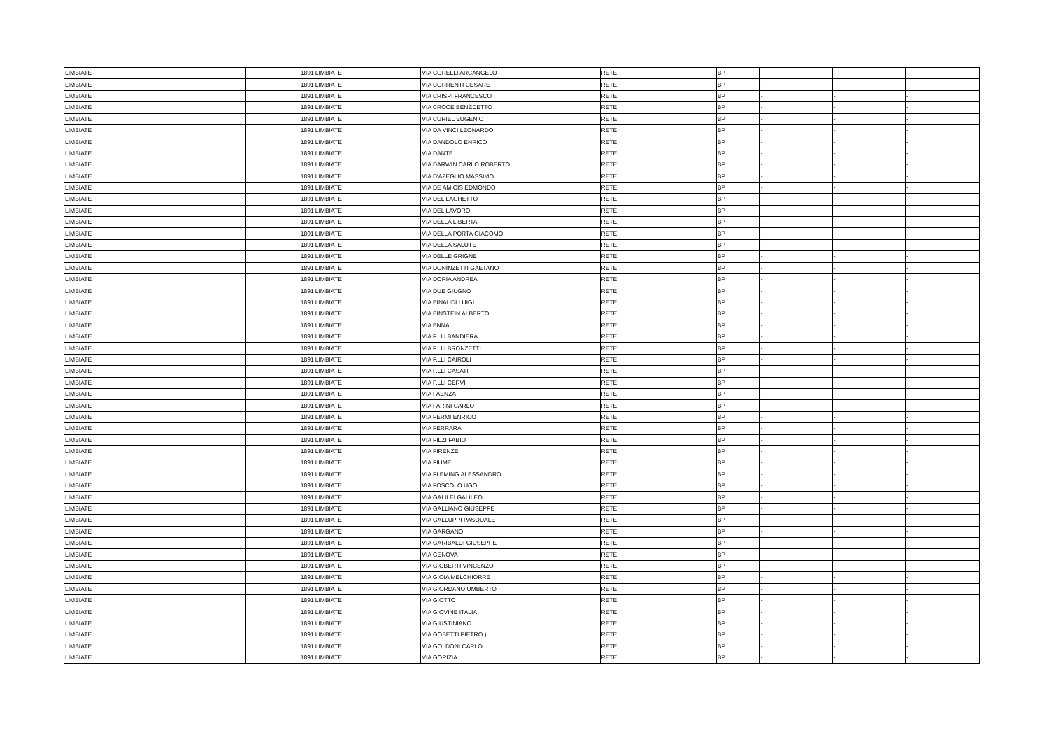| LIMBIATE | 1891 | LIMBIATE | VIA CORELLI ARCANGELO | RETE | BP | - | - | - |
| LIMBIATE | 1891 | LIMBIATE | VIA CORRENTI CESARE | RETE | BP | - | - | - |
| LIMBIATE | 1891 | LIMBIATE | VIA CRISPI FRANCESCO | RETE | BP | - | - | - |
| LIMBIATE | 1891 | LIMBIATE | VIA CROCE BENEDETTO | RETE | BP | - | - | - |
| LIMBIATE | 1891 | LIMBIATE | VIA CURIEL EUGENIO | RETE | BP | - | - | - |
| LIMBIATE | 1891 | LIMBIATE | VIA DA VINCI LEONARDO | RETE | BP | - | - | - |
| LIMBIATE | 1891 | LIMBIATE | VIA DANDOLO ENRICO | RETE | BP | - | - | - |
| LIMBIATE | 1891 | LIMBIATE | VIA DANTE | RETE | BP | - | - | - |
| LIMBIATE | 1891 | LIMBIATE | VIA DARWIN CARLO ROBERTO | RETE | BP | - | - | - |
| LIMBIATE | 1891 | LIMBIATE | VIA D'AZEGLIO MASSIMO | RETE | BP | - | - | - |
| LIMBIATE | 1891 | LIMBIATE | VIA DE AMICIS EDMONDO | RETE | BP | - | - | - |
| LIMBIATE | 1891 | LIMBIATE | VIA DEL LAGHETTO | RETE | BP | - | - | - |
| LIMBIATE | 1891 | LIMBIATE | VIA DEL LAVORO | RETE | BP | - | - | - |
| LIMBIATE | 1891 | LIMBIATE | VIA DELLA LIBERTA' | RETE | BP | - | - | - |
| LIMBIATE | 1891 | LIMBIATE | VIA DELLA PORTA GIACOMO | RETE | BP | - | - | - |
| LIMBIATE | 1891 | LIMBIATE | VIA DELLA SALUTE | RETE | BP | - | - | - |
| LIMBIATE | 1891 | LIMBIATE | VIA DELLE GRIGNE | RETE | BP | - | - | - |
| LIMBIATE | 1891 | LIMBIATE | VIA DONINZETTI GAETANO | RETE | BP | - | - | - |
| LIMBIATE | 1891 | LIMBIATE | VIA DORIA ANDREA | RETE | BP | - | - | - |
| LIMBIATE | 1891 | LIMBIATE | VIA DUE GIUGNO | RETE | BP | - | - | - |
| LIMBIATE | 1891 | LIMBIATE | VIA EINAUDI LUIGI | RETE | BP | - | - | - |
| LIMBIATE | 1891 | LIMBIATE | VIA EINSTEIN ALBERTO | RETE | BP | - | - | - |
| LIMBIATE | 1891 | LIMBIATE | VIA ENNA | RETE | BP | - | - | - |
| LIMBIATE | 1891 | LIMBIATE | VIA F.LLI BANDIERA | RETE | BP | - | - | - |
| LIMBIATE | 1891 | LIMBIATE | VIA F.LLI BRONZETTI | RETE | BP | - | - | - |
| LIMBIATE | 1891 | LIMBIATE | VIA F.LLI CAIROLI | RETE | BP | - | - | - |
| LIMBIATE | 1891 | LIMBIATE | VIA F.LLI CASATI | RETE | BP | - | - | - |
| LIMBIATE | 1891 | LIMBIATE | VIA F.LLI CERVI | RETE | BP | - | - | - |
| LIMBIATE | 1891 | LIMBIATE | VIA FAENZA | RETE | BP | - | - | - |
| LIMBIATE | 1891 | LIMBIATE | VIA FARINI CARLO | RETE | BP | - | - | - |
| LIMBIATE | 1891 | LIMBIATE | VIA FERMI ENRICO | RETE | BP | - | - | - |
| LIMBIATE | 1891 | LIMBIATE | VIA FERRARA | RETE | BP | - | - | - |
| LIMBIATE | 1891 | LIMBIATE | VIA FILZI FABIO | RETE | BP | - | - | - |
| LIMBIATE | 1891 | LIMBIATE | VIA FIRENZE | RETE | BP | - | - | - |
| LIMBIATE | 1891 | LIMBIATE | VIA FIUME | RETE | BP | - | - | - |
| LIMBIATE | 1891 | LIMBIATE | VIA FLEMING ALESSANDRO | RETE | BP | - | - | - |
| LIMBIATE | 1891 | LIMBIATE | VIA FOSCOLO UGO | RETE | BP | - | - | - |
| LIMBIATE | 1891 | LIMBIATE | VIA GALILEI GALILEO | RETE | BP | - | - | - |
| LIMBIATE | 1891 | LIMBIATE | VIA GALLIANO GIUSEPPE | RETE | BP | - | - | - |
| LIMBIATE | 1891 | LIMBIATE | VIA GALLUPPI PASQUALE | RETE | BP | - | - | - |
| LIMBIATE | 1891 | LIMBIATE | VIA GARGANO | RETE | BP | - | - | - |
| LIMBIATE | 1891 | LIMBIATE | VIA GARIBALDI GIUSEPPE | RETE | BP | - | - | - |
| LIMBIATE | 1891 | LIMBIATE | VIA GENOVA | RETE | BP | - | - | - |
| LIMBIATE | 1891 | LIMBIATE | VIA GIOBERTI VINCENZO | RETE | BP | - | - | - |
| LIMBIATE | 1891 | LIMBIATE | VIA GIOIA MELCHIORRE | RETE | BP | - | - | - |
| LIMBIATE | 1891 | LIMBIATE | VIA GIORDANO UMBERTO | RETE | BP | - | - | - |
| LIMBIATE | 1891 | LIMBIATE | VIA GIOTTO | RETE | BP | - | - | - |
| LIMBIATE | 1891 | LIMBIATE | VIA GIOVINE ITALIA | RETE | BP | - | - | - |
| LIMBIATE | 1891 | LIMBIATE | VIA GIUSTINIANO | RETE | BP | - | - | - |
| LIMBIATE | 1891 | LIMBIATE | VIA GOBETTI PIETRO ) | RETE | BP | - | - | - |
| LIMBIATE | 1891 | LIMBIATE | VIA GOLDONI CARLO | RETE | BP | - | - | - |
| LIMBIATE | 1891 | LIMBIATE | VIA GORIZIA | RETE | BP | - | - | - |